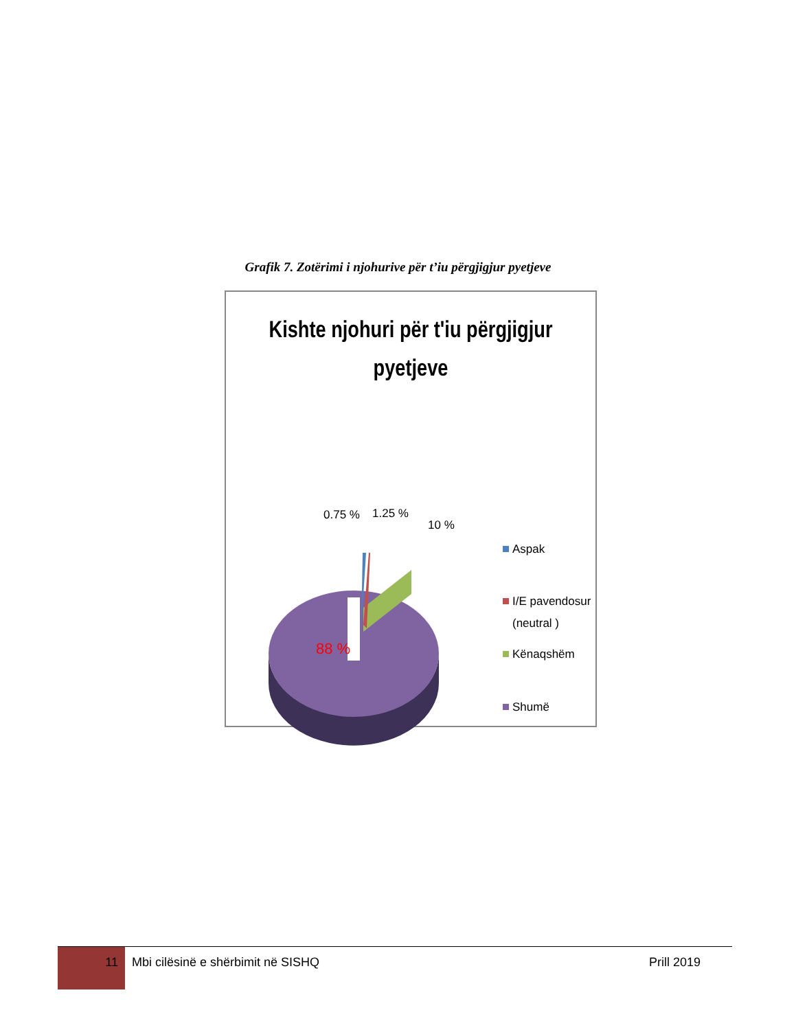Grafik 7. Zotërimi i njohurive për t’iu përgjigjur pyetjeve
Kishte njohuri për t'iu përgjigjur
pyetjeve
88 %
0.75 %
1.25 %
10 %
Aspak
I/E pavendosur
(neutral )
Kënaqshëm
Shumë
11
Mbi cilësinë e shërbimit në SISHQ
Prill 2019